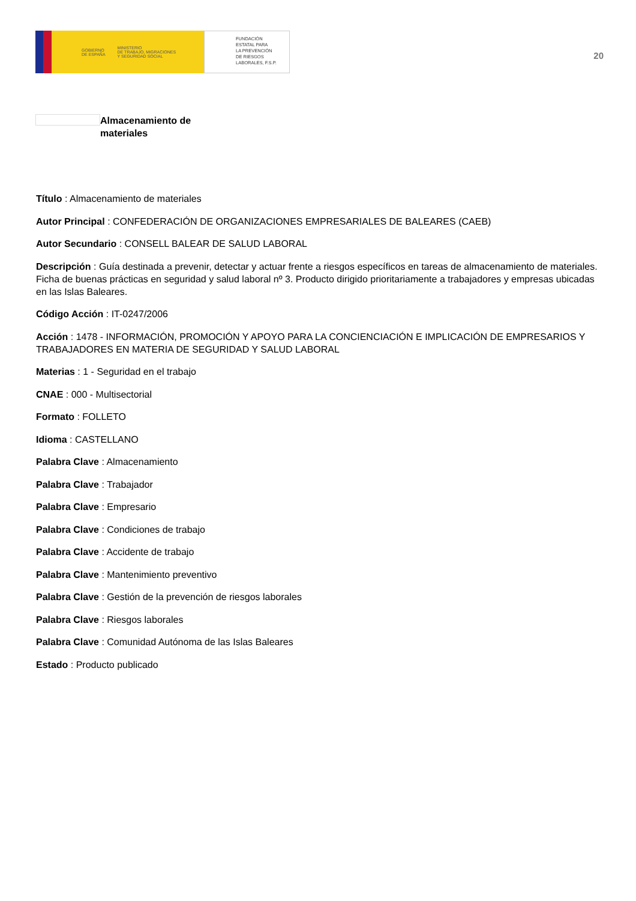GOBIERNO
DE ESPAÑA MINISTERIO
DE TRABAJO, MIGRACIONES
Y SEGURIDAD SOCIAL
FUNDACIÓN
ESTATAL PARA
LA PREVENCIÓN
DE RIESGOS
LABORALES, F.S.P.
20
Almacenamiento de materiales
Título : Almacenamiento de materiales
Autor Principal : CONFEDERACIÓN DE ORGANIZACIONES EMPRESARIALES DE BALEARES (CAEB)
Autor Secundario : CONSELL BALEAR DE SALUD LABORAL
Descripción : Guía destinada a prevenir, detectar y actuar frente a riesgos específicos en tareas de almacenamiento de materiales. Ficha de buenas prácticas en seguridad y salud laboral nº 3. Producto dirigido prioritariamente a trabajadores y empresas ubicadas en las Islas Baleares.
Código Acción : IT-0247/2006
Acción : 1478 - INFORMACIÓN, PROMOCIÓN Y APOYO PARA LA CONCIENCIACIÓN E IMPLICACIÓN DE EMPRESARIOS Y TRABAJADORES EN MATERIA DE SEGURIDAD Y SALUD LABORAL
Materias : 1 - Seguridad en el trabajo
CNAE : 000 - Multisectorial
Formato : FOLLETO
Idioma : CASTELLANO
Palabra Clave : Almacenamiento
Palabra Clave : Trabajador
Palabra Clave : Empresario
Palabra Clave : Condiciones de trabajo
Palabra Clave : Accidente de trabajo
Palabra Clave : Mantenimiento preventivo
Palabra Clave : Gestión de la prevención de riesgos laborales
Palabra Clave : Riesgos laborales
Palabra Clave : Comunidad Autónoma de las Islas Baleares
Estado : Producto publicado